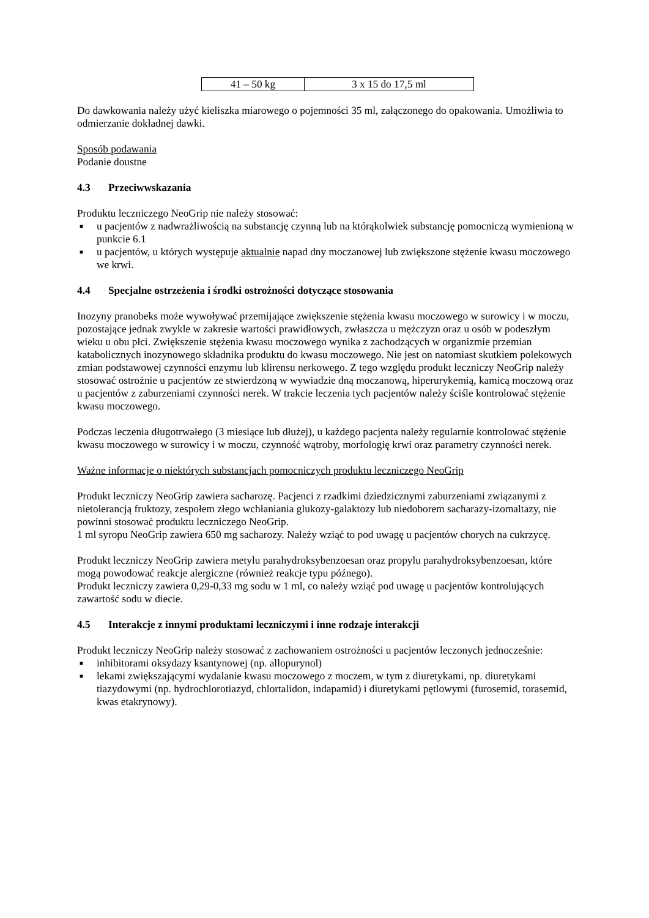| 41 – 50 kg | 3 x 15 do 17,5 ml |
Do dawkowania należy użyć kieliszka miarowego o pojemności 35 ml, załączonego do opakowania. Umożliwia to odmierzanie dokładnej dawki.
Sposób podawania
Podanie doustne
4.3 Przeciwwskazania
Produktu leczniczego NeoGrip nie należy stosować:
■ u pacjentów z nadwrażliwością na substancję czynną lub na którąkolwiek substancję pomocniczą wymienioną w punkcie 6.1
■ u pacjentów, u których występuje aktualnie napad dny moczanowej lub zwiększone stężenie kwasu moczowego we krwi.
4.4 Specjalne ostrzeżenia i środki ostrożności dotyczące stosowania
Inozyny pranobeks może wywoływać przemijające zwiększenie stężenia kwasu moczowego w surowicy i w moczu, pozostające jednak zwykle w zakresie wartości prawidłowych, zwłaszcza u mężczyzn oraz u osób w podeszłym wieku u obu płci. Zwiększenie stężenia kwasu moczowego wynika z zachodzących w organizmie przemian katabolicznych inozynowego składnika produktu do kwasu moczowego. Nie jest on natomiast skutkiem polekowych zmian podstawowej czynności enzymu lub klirensu nerkowego. Z tego względu produkt leczniczy NeoGrip należy stosować ostrożnie u pacjentów ze stwierdzoną w wywiadzie dną moczanową, hiperurykemią, kamicą moczową oraz u pacjentów z zaburzeniami czynności nerek. W trakcie leczenia tych pacjentów należy ściśle kontrolować stężenie kwasu moczowego.
Podczas leczenia długotrwałego (3 miesiące lub dłużej), u każdego pacjenta należy regularnie kontrolować stężenie kwasu moczowego w surowicy i w moczu, czynność wątroby, morfologię krwi oraz parametry czynności nerek.
Ważne informacje o niektórych substancjach pomocniczych produktu leczniczego NeoGrip
Produkt leczniczy NeoGrip zawiera sacharozę. Pacjenci z rzadkimi dziedzicznymi zaburzeniami związanymi z nietolerancją fruktozy, zespołem złego wchłaniania glukozy-galaktozy lub niedoborem sacharazy-izomaltazy, nie powinni stosować produktu leczniczego NeoGrip.
1 ml syropu NeoGrip zawiera 650 mg sacharozy. Należy wziąć to pod uwagę u pacjentów chorych na cukrzycę.
Produkt leczniczy NeoGrip zawiera metylu parahydroksybenzoesan oraz propylu parahydroksybenzoesan, które mogą powodować reakcje alergiczne (również reakcje typu późnego).
Produkt leczniczy zawiera 0,29-0,33 mg sodu w 1 ml, co należy wziąć pod uwagę u pacjentów kontrolujących zawartość sodu w diecie.
4.5 Interakcje z innymi produktami leczniczymi i inne rodzaje interakcji
Produkt leczniczy NeoGrip należy stosować z zachowaniem ostrożności u pacjentów leczonych jednocześnie:
■ inhibitorami oksydazy ksantynowej (np. allopurynol)
■ lekami zwiększającymi wydalanie kwasu moczowego z moczem, w tym z diuretykami, np. diuretykami tiazydowymi (np. hydrochlorotiazyd, chlortalidon, indapamid) i diuretykami pętlowymi (furosemid, torasemid, kwas etakrynowy).